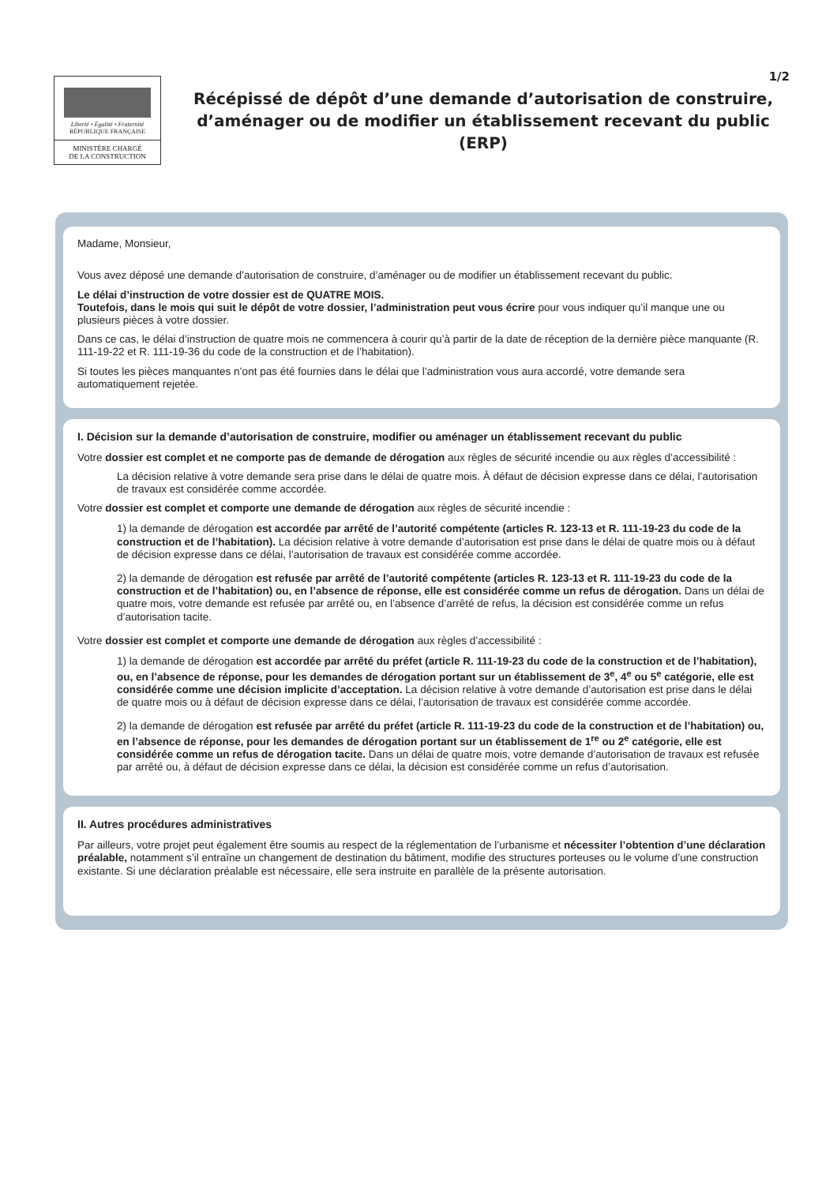1/2
Liberté • Égalité • Fraternité
RÉPUBLIQUE FRANÇAISE
MINISTÈRE CHARGÉ
DE LA CONSTRUCTION
Récépissé de dépôt d’une demande d’autorisation de construire, d’aménager ou de modifier un établissement recevant du public (ERP)
Madame, Monsieur,
Vous avez déposé une demande d’autorisation de construire, d’aménager ou de modifier un établissement recevant du public.
Le délai d’instruction de votre dossier est de QUATRE MOIS.
Toutefois, dans le mois qui suit le dépôt de votre dossier, l’administration peut vous écrire pour vous indiquer qu’il manque une ou plusieurs pièces à votre dossier.
Dans ce cas, le délai d’instruction de quatre mois ne commencera à courir qu’à partir de la date de réception de la dernière pièce manquante (R. 111-19-22 et R. 111-19-36 du code de la construction et de l’habitation).
Si toutes les pièces manquantes n’ont pas été fournies dans le délai que l’administration vous aura accordé, votre demande sera automatiquement rejetée.
I. Décision sur la demande d’autorisation de construire, modifier ou aménager un établissement recevant du public
Votre dossier est complet et ne comporte pas de demande de dérogation aux règles de sécurité incendie ou aux règles d’accessibilité :
La décision relative à votre demande sera prise dans le délai de quatre mois. À défaut de décision expresse dans ce délai, l’autorisation de travaux est considérée comme accordée.
Votre dossier est complet et comporte une demande de dérogation aux règles de sécurité incendie :
1) la demande de dérogation est accordée par arrêté de l’autorité compétente (articles R. 123-13 et R. 111-19-23 du code de la construction et de l’habitation). La décision relative à votre demande d’autorisation est prise dans le délai de quatre mois ou à défaut de décision expresse dans ce délai, l’autorisation de travaux est considérée comme accordée.
2) la demande de dérogation est refusée par arrêté de l’autorité compétente (articles R. 123-13 et R. 111-19-23 du code de la construction et de l’habitation) ou, en l’absence de réponse, elle est considérée comme un refus de dérogation. Dans un délai de quatre mois, votre demande est refusée par arrêté ou, en l’absence d’arrêté de refus, la décision est considérée comme un refus d’autorisation tacite.
Votre dossier est complet et comporte une demande de dérogation aux règles d’accessibilité :
1) la demande de dérogation est accordée par arrêté du préfet (article R. 111-19-23 du code de la construction et de l’habitation), ou, en l’absence de réponse, pour les demandes de dérogation portant sur un établissement de 3<sup>e</sup>, 4<sup>e</sup> ou 5<sup>e</sup> catégorie, elle est considérée comme une décision implicite d’acceptation. La décision relative à votre demande d’autorisation est prise dans le délai de quatre mois ou à défaut de décision expresse dans ce délai, l’autorisation de travaux est considérée comme accordée.
2) la demande de dérogation est refusée par arrêté du préfet (article R. 111-19-23 du code de la construction et de l’habitation) ou, en l’absence de réponse, pour les demandes de dérogation portant sur un établissement de 1<sup>re</sup> ou 2<sup>e</sup> catégorie, elle est considérée comme un refus de dérogation tacite. Dans un délai de quatre mois, votre demande d’autorisation de travaux est refusée par arrêté ou, à défaut de décision expresse dans ce délai, la décision est considérée comme un refus d’autorisation.
II. Autres procédures administratives
Par ailleurs, votre projet peut également être soumis au respect de la réglementation de l’urbanisme et nécessiter l’obtention d’une déclaration préalable, notamment s’il entraîne un changement de destination du bâtiment, modifie des structures porteuses ou le volume d’une construction existante. Si une déclaration préalable est nécessaire, elle sera instruite en parallèle de la présente autorisation.